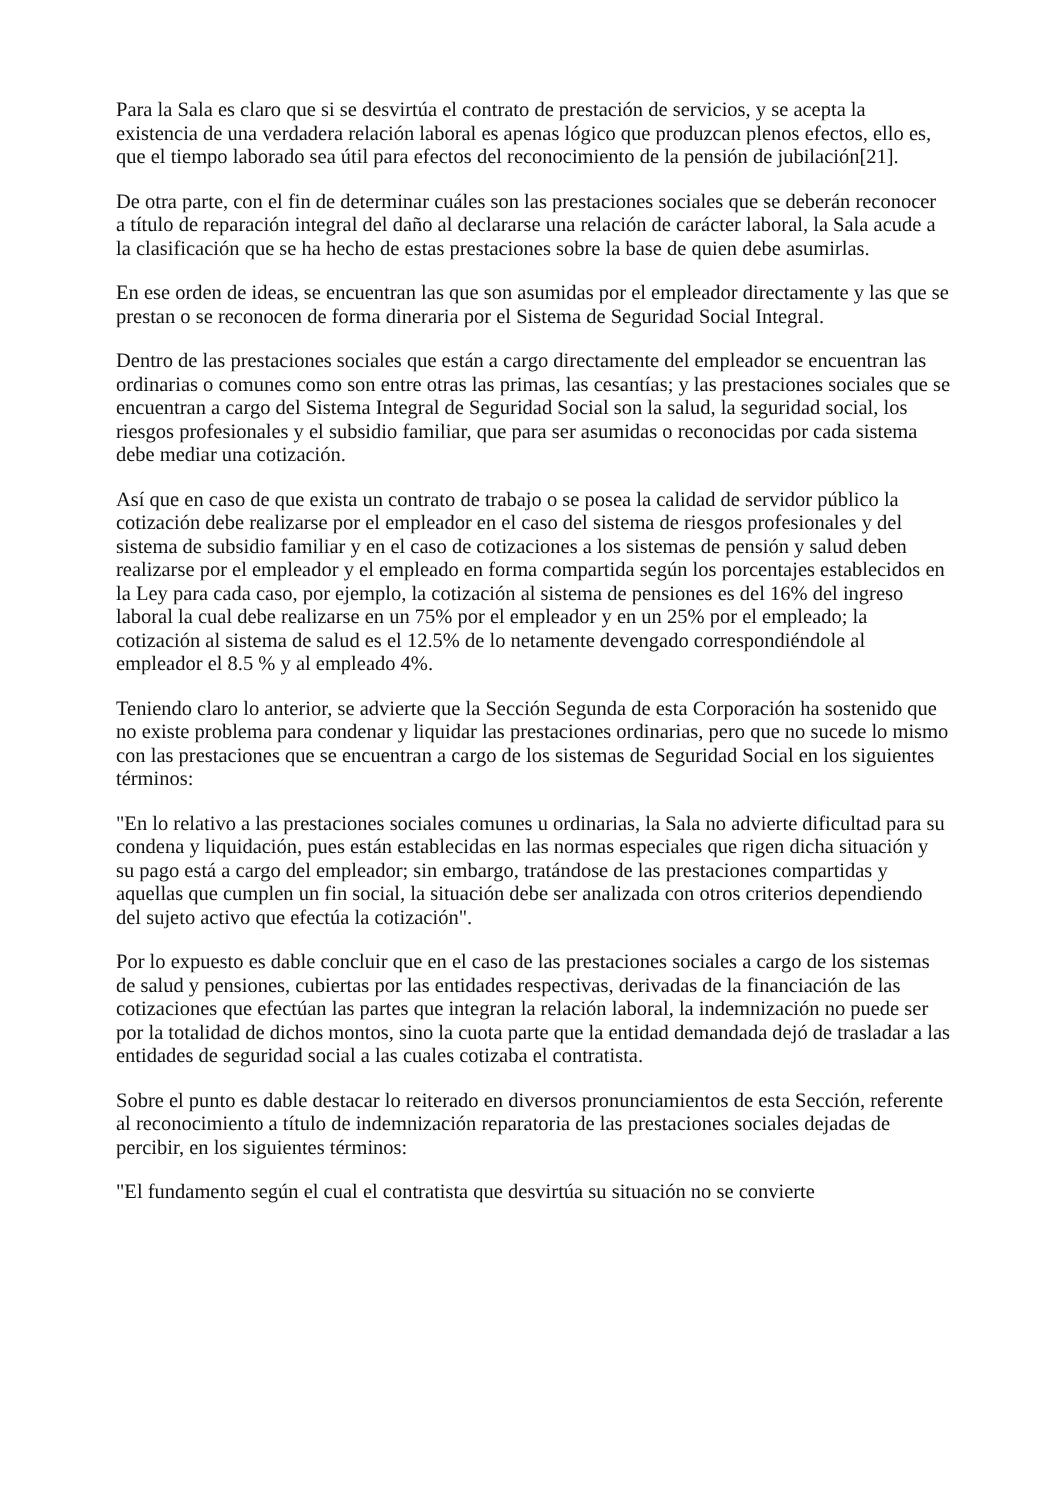Para la Sala es claro que si se desvirtúa el contrato de prestación de servicios, y se acepta la existencia de una verdadera relación laboral es apenas lógico que produzcan plenos efectos, ello es, que el tiempo laborado sea útil para efectos del reconocimiento de la pensión de jubilación[21].
De otra parte, con el fin de determinar cuáles son las prestaciones sociales que se deberán reconocer a título de reparación integral del daño al declararse una relación de carácter laboral, la Sala acude a la clasificación que se ha hecho de estas prestaciones sobre la base de quien debe asumirlas.
En ese orden de ideas, se encuentran las que son asumidas por el empleador directamente y las que se prestan o se reconocen de forma dineraria por el Sistema de Seguridad Social Integral.
Dentro de las prestaciones sociales que están a cargo directamente del empleador se encuentran las ordinarias o comunes como son entre otras las primas, las cesantías; y las prestaciones sociales que se encuentran a cargo del Sistema Integral de Seguridad Social son la salud, la seguridad social, los riesgos profesionales y el subsidio familiar, que para ser asumidas o reconocidas por cada sistema debe mediar una cotización.
Así que en caso de que exista un contrato de trabajo o se posea la calidad de servidor público la cotización debe realizarse por el empleador en el caso del sistema de riesgos profesionales y del sistema de subsidio familiar y en el caso de cotizaciones a los sistemas de pensión y salud deben realizarse por el empleador y el empleado en forma compartida según los porcentajes establecidos en la Ley para cada caso, por ejemplo, la cotización al sistema de pensiones es del 16% del ingreso laboral la cual debe realizarse en un 75% por el empleador y en un 25% por el empleado; la cotización al sistema de salud es el 12.5% de lo netamente devengado correspondiéndole al empleador el 8.5 % y al empleado 4%.
Teniendo claro lo anterior, se advierte que la Sección Segunda de esta Corporación ha sostenido que no existe problema para condenar y liquidar las prestaciones ordinarias, pero que no sucede lo mismo con las prestaciones que se encuentran a cargo de los sistemas de Seguridad Social en los siguientes términos:
"En lo relativo a las prestaciones sociales comunes u ordinarias, la Sala no advierte dificultad para su condena y liquidación, pues están establecidas en las normas especiales que rigen dicha situación y su pago está a cargo del empleador; sin embargo, tratándose de las prestaciones compartidas y aquellas que cumplen un fin social, la situación debe ser analizada con otros criterios dependiendo del sujeto activo que efectúa la cotización".
Por lo expuesto es dable concluir que en el caso de las prestaciones sociales a cargo de los sistemas de salud y pensiones, cubiertas por las entidades respectivas, derivadas de la financiación de las cotizaciones que efectúan las partes que integran la relación laboral, la indemnización no puede ser por la totalidad de dichos montos, sino la cuota parte que la entidad demandada dejó de trasladar a las entidades de seguridad social a las cuales cotizaba el contratista.
Sobre el punto es dable destacar lo reiterado en diversos pronunciamientos de esta Sección, referente al reconocimiento a título de indemnización reparatoria de las prestaciones sociales dejadas de percibir, en los siguientes términos:
"El fundamento según el cual el contratista que desvirtúa su situación no se convierte